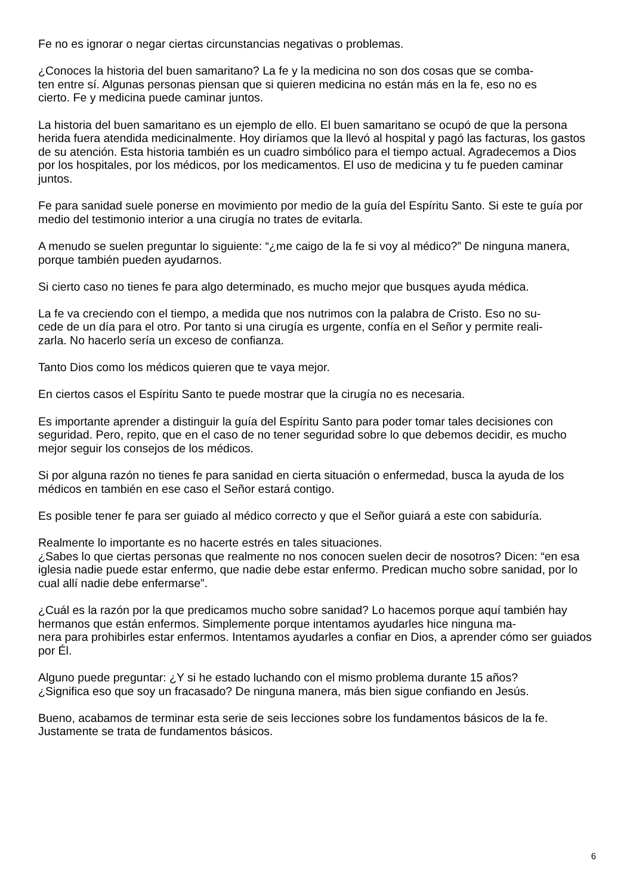Fe no es ignorar o negar ciertas circunstancias negativas o problemas.
¿Conoces la historia del buen samaritano? La fe y la medicina no son dos cosas que se comba-
ten entre sí. Algunas personas piensan que si quieren medicina no están más en la fe, eso no es
cierto. Fe y medicina puede caminar juntos.
La historia del buen samaritano es un ejemplo de ello. El buen samaritano se ocupó de que la persona herida fuera atendida medicinalmente. Hoy diríamos que la llevó al hospital y pagó las facturas, los gastos de su atención. Esta historia también es un cuadro simbólico para el tiempo actual. Agradecemos a Dios por los hospitales, por los médicos, por los medicamentos. El uso de medicina y tu fe pueden caminar juntos.
Fe para sanidad suele ponerse en movimiento por medio de la guía del Espíritu Santo. Si este te guía por medio del testimonio interior a una cirugía no trates de evitarla.
A menudo se suelen preguntar lo siguiente: “¿me caigo de la fe si voy al médico?” De ninguna manera, porque también pueden ayudarnos.
Si cierto caso no tienes fe para algo determinado, es mucho mejor que busques ayuda médica.
La fe va creciendo con el tiempo, a medida que nos nutrimos con la palabra de Cristo. Eso no su-
cede de un día para el otro. Por tanto si una cirugía es urgente, confía en el Señor y permite reali-
zarla. No hacerlo sería un exceso de confianza.
Tanto Dios como los médicos quieren que te vaya mejor.
En ciertos casos el Espíritu Santo te puede mostrar que la cirugía no es necesaria.
Es importante aprender a distinguir la guía del Espíritu Santo para poder tomar tales decisiones con seguridad. Pero, repito, que en el caso de no tener seguridad sobre lo que debemos decidir, es mucho mejor seguir los consejos de los médicos.
Si por alguna razón no tienes fe para sanidad en cierta situación o enfermedad, busca la ayuda de los médicos en también en ese caso el Señor estará contigo.
Es posible tener fe para ser guiado al médico correcto y que el Señor guiará a este con sabiduría.
Realmente lo importante es no hacerte estrés en tales situaciones.
¿Sabes lo que ciertas personas que realmente no nos conocen suelen decir de nosotros? Dicen: “en esa iglesia nadie puede estar enfermo, que nadie debe estar enfermo. Predican mucho sobre sanidad, por lo cual allí nadie debe enfermarse”.
¿Cuál es la razón por la que predicamos mucho sobre sanidad? Lo hacemos porque aquí también hay hermanos que están enfermos. Simplemente porque intentamos ayudarles hice ninguna ma-
nera para prohibirles estar enfermos. Intentamos ayudarles a confiar en Dios, a aprender cómo ser guiados por Él.
Alguno puede preguntar: ¿Y si he estado luchando con el mismo problema durante 15 años?
¿Significa eso que soy un fracasado? De ninguna manera, más bien sigue confiando en Jesús.
Bueno, acabamos de terminar esta serie de seis lecciones sobre los fundamentos básicos de la fe. Justamente se trata de fundamentos básicos.
6